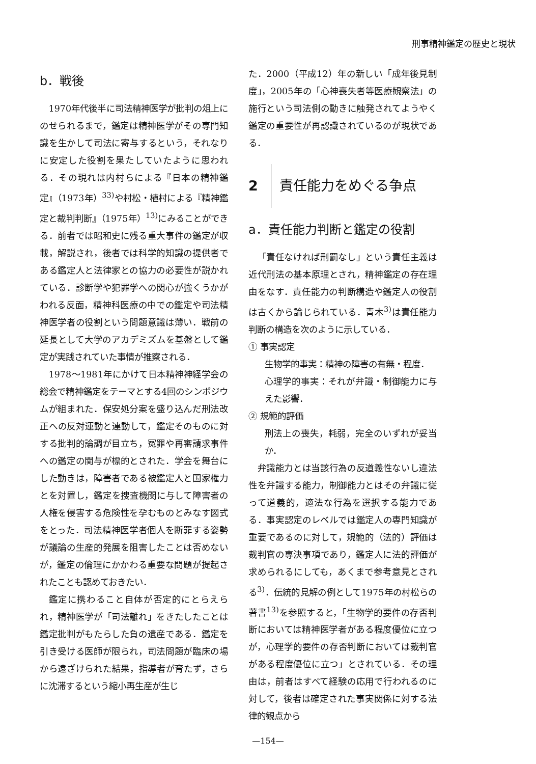刑事精神鑑定の歴史と現状
b．戦後
1970年代後半に司法精神医学が批判の俎上にのせられるまで，鑑定は精神医学がその専門知識を生かして司法に寄与するという，それなりに安定した役割を果たしていたように思われる．その現れは内村らによる『日本の精神鑑定』（1973年）<sup>33)</sup>や村松・植村による『精神鑑定と裁判判断』（1975年）<sup>13)</sup>にみることができる．前者では昭和史に残る重大事件の鑑定が収載，解説され，後者では科学的知識の提供者である鑑定人と法律家との協力の必要性が説かれている．診断学や犯罪学への関心が強くうかがわれる反面，精神科医療の中での鑑定や司法精神医学者の役割という問題意識は薄い．戦前の延長として大学のアカデミズムを基盤として鑑定が実践されていた事情が推察される．
1978〜1981年にかけて日本精神神経学会の総会で精神鑑定をテーマとする4回のシンポジウムが組まれた．保安処分案を盛り込んだ刑法改正への反対運動と連動して，鑑定そのものに対する批判的論調が目立ち，冤罪や再審請求事件への鑑定の関与が標的とされた．学会を舞台にした動きは，障害者である被鑑定人と国家権力とを対置し，鑑定を捜査機関に与して障害者の人権を侵害する危険性を孕むものとみなす図式をとった．司法精神医学者個人を断罪する姿勢が議論の生産的発展を阻害したことは否めないが，鑑定の倫理にかかわる重要な問題が提起されたことも認めておきたい．
鑑定に携わること自体が否定的にとらえられ，精神医学が「司法離れ」をきたしたことは鑑定批判がもたらした負の遺産である．鑑定を引き受ける医師が限られ，司法問題が臨床の場から遠ざけられた結果，指導者が育たず，さらに沈滞するという縮小再生産が生じ
た．2000（平成12）年の新しい「成年後見制度」，2005年の「心神喪失者等医療観察法」の施行という司法側の動きに触発されてようやく鑑定の重要性が再認識されているのが現状である．
2 責任能力をめぐる争点
a．責任能力判断と鑑定の役割
「責任なければ刑罰なし」という責任主義は近代刑法の基本原理とされ，精神鑑定の存在理由をなす．責任能力の判断構造や鑑定人の役割は古くから論じられている．青木<sup>3)</sup>は責任能力判断の構造を次のように示している．
① 事実認定
生物学的事実：精神の障害の有無・程度．
心理学的事実：それが弁識・制御能力に与えた影響．
② 規範的評価
刑法上の喪失，耗弱，完全のいずれが妥当か．
弁識能力とは当該行為の反道義性ないし違法性を弁識する能力，制御能力とはその弁識に従って道義的，適法な行為を選択する能力である．事実認定のレベルでは鑑定人の専門知識が重要であるのに対して，規範的（法的）評価は裁判官の専決事項であり，鑑定人に法的評価が求められるにしても，あくまで参考意見とされる<sup>3)</sup>．伝統的見解の例として1975年の村松らの著書<sup>13)</sup>を参照すると，「生物学的要件の存否判断においては精神医学者がある程度優位に立つが，心理学的要件の存否判断においては裁判官がある程度優位に立つ」とされている．その理由は，前者はすべて経験の応用で行われるのに対して，後者は確定された事実関係に対する法律的観点から
—154—